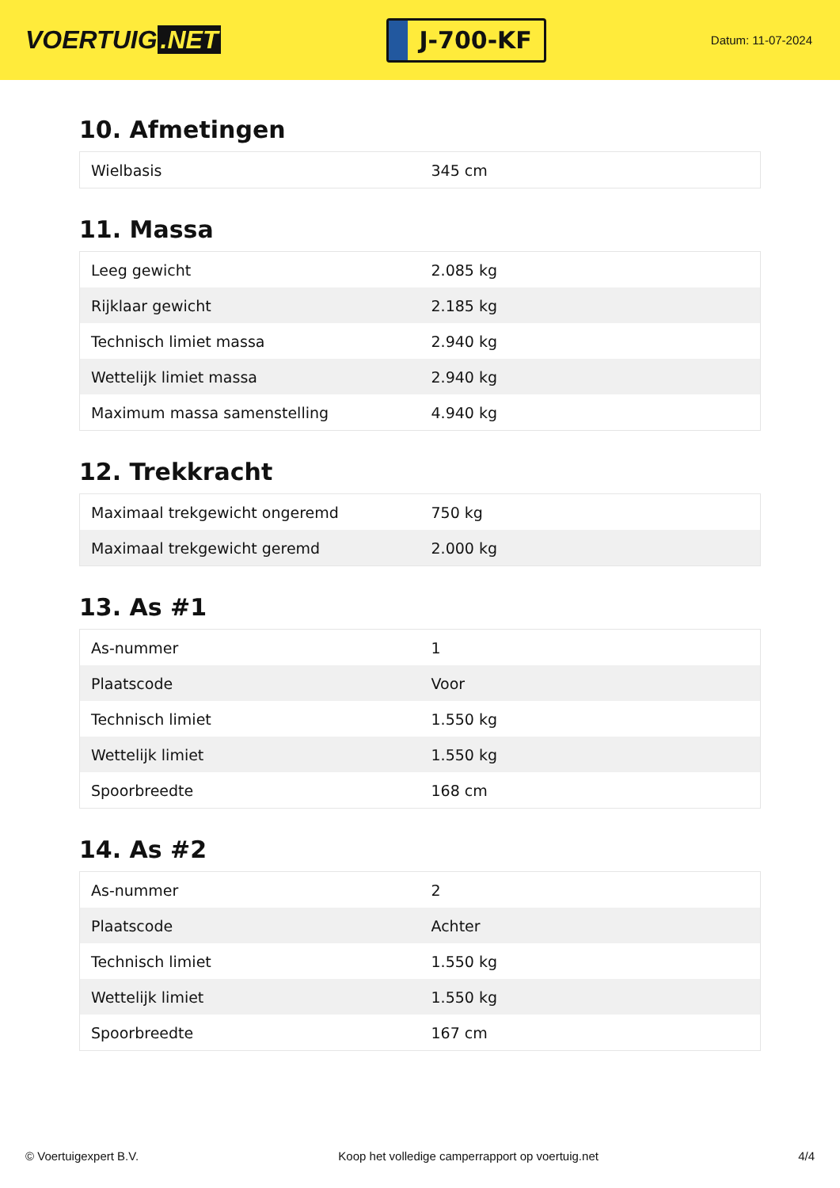VOERTUIG.NET
J-700-KF
Datum: 11-07-2024
10. Afmetingen
| Wielbasis | 345 cm |
11. Massa
| Leeg gewicht | 2.085 kg |
| Rijklaar gewicht | 2.185 kg |
| Technisch limiet massa | 2.940 kg |
| Wettelijk limiet massa | 2.940 kg |
| Maximum massa samenstelling | 4.940 kg |
12. Trekkracht
| Maximaal trekgewicht ongeremd | 750 kg |
| Maximaal trekgewicht geremd | 2.000 kg |
13. As #1
| As-nummer | 1 |
| Plaatscode | Voor |
| Technisch limiet | 1.550 kg |
| Wettelijk limiet | 1.550 kg |
| Spoorbreedte | 168 cm |
14. As #2
| As-nummer | 2 |
| Plaatscode | Achter |
| Technisch limiet | 1.550 kg |
| Wettelijk limiet | 1.550 kg |
| Spoorbreedte | 167 cm |
© Voertuigexpert B.V. Koop het volledige camperrapport op voertuig.net 4/4